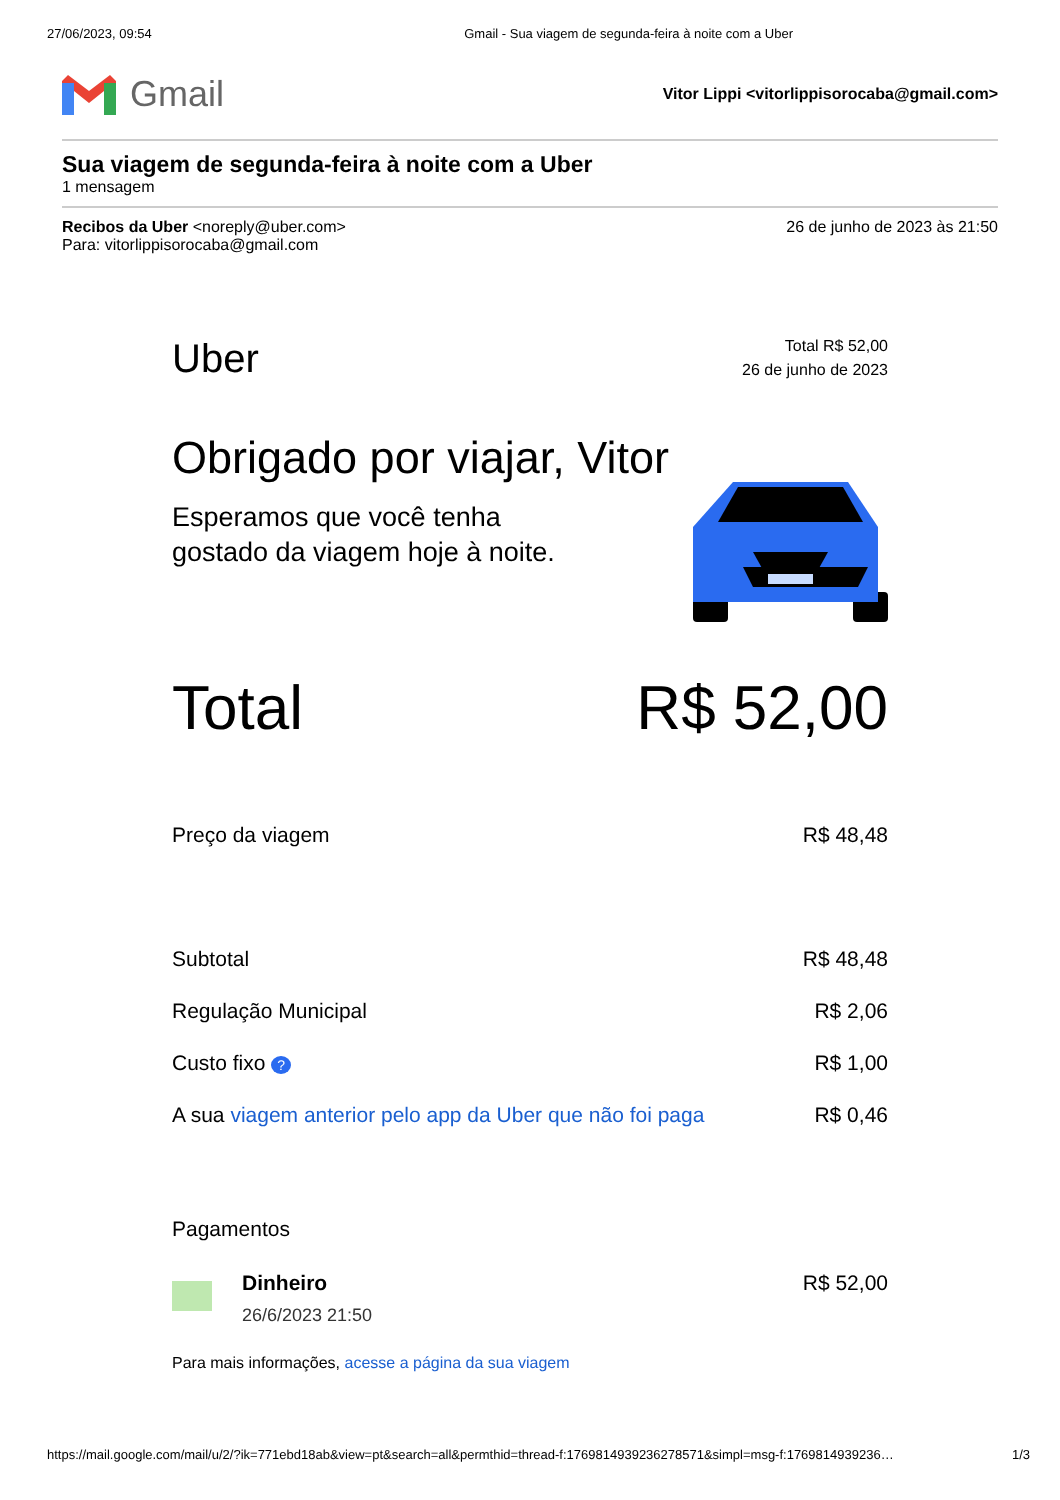27/06/2023, 09:54 Gmail - Sua viagem de segunda-feira à noite com a Uber
Gmail
Vitor Lippi <vitorlippisorocaba@gmail.com>
Sua viagem de segunda-feira à noite com a Uber
1 mensagem
Recibos da Uber <noreply@uber.com>
Para: vitorlippisorocaba@gmail.com
26 de junho de 2023 às 21:50
Uber
Total R$ 52,00
26 de junho de 2023
Obrigado por viajar, Vitor
Esperamos que você tenha
gostado da viagem hoje à noite.
Total R$ 52,00
Preço da viagem R$ 48,48
Subtotal R$ 48,48
Regulação Municipal R$ 2,06
Custo fixo ? R$ 1,00
A sua viagem anterior pelo app da Uber que não foi paga R$ 0,46
Pagamentos
Dinheiro
26/6/2023 21:50
R$ 52,00
Para mais informações, acesse a página da sua viagem
https://mail.google.com/mail/u/2/?ik=771ebd18ab&view=pt&search=all&permthid=thread-f:1769814939236278571&simpl=msg-f:1769814939236… 1/3